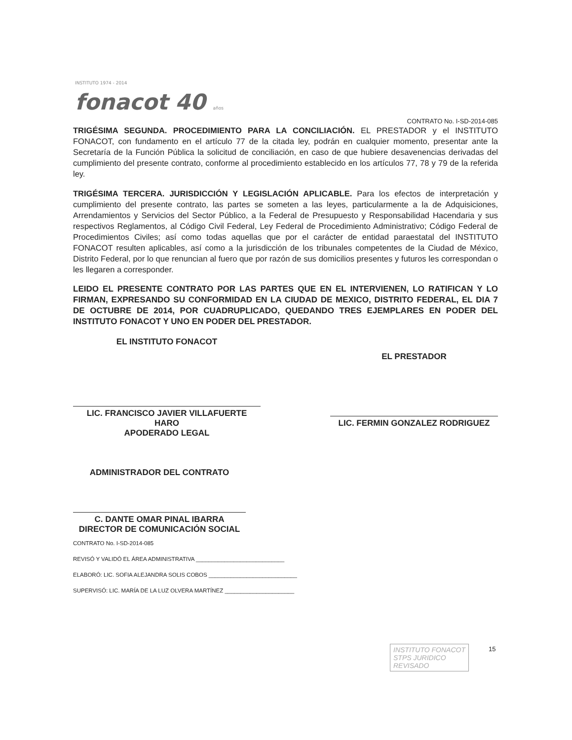INSTITUTO 1974 - 2014
fonacot 40 años
CONTRATO No. I-SD-2014-085
TRIGÉSIMA SEGUNDA. PROCEDIMIENTO PARA LA CONCILIACIÓN. EL PRESTADOR y el INSTITUTO FONACOT, con fundamento en el artículo 77 de la citada ley, podrán en cualquier momento, presentar ante la Secretaría de la Función Pública la solicitud de conciliación, en caso de que hubiere desavenencias derivadas del cumplimiento del presente contrato, conforme al procedimiento establecido en los artículos 77, 78 y 79 de la referida ley.
TRIGÉSIMA TERCERA. JURISDICCIÓN Y LEGISLACIÓN APLICABLE. Para los efectos de interpretación y cumplimiento del presente contrato, las partes se someten a las leyes, particularmente a la de Adquisiciones, Arrendamientos y Servicios del Sector Público, a la Federal de Presupuesto y Responsabilidad Hacendaria y sus respectivos Reglamentos, al Código Civil Federal, Ley Federal de Procedimiento Administrativo; Código Federal de Procedimientos Civiles; así como todas aquellas que por el carácter de entidad paraestatal del INSTITUTO FONACOT resulten aplicables, así como a la jurisdicción de los tribunales competentes de la Ciudad de México, Distrito Federal, por lo que renuncian al fuero que por razón de sus domicilios presentes y futuros les correspondan o les llegaren a corresponder.
LEIDO EL PRESENTE CONTRATO POR LAS PARTES QUE EN EL INTERVIENEN, LO RATIFICAN Y LO FIRMAN, EXPRESANDO SU CONFORMIDAD EN LA CIUDAD DE MEXICO, DISTRITO FEDERAL, EL DIA 7 DE OCTUBRE DE 2014, POR CUADRUPLICADO, QUEDANDO TRES EJEMPLARES EN PODER DEL INSTITUTO FONACOT Y UNO EN PODER DEL PRESTADOR.
EL INSTITUTO FONACOT
LIC. FRANCISCO JAVIER VILLAFUERTE
HARO
APODERADO LEGAL
EL PRESTADOR
LIC. FERMIN GONZALEZ RODRIGUEZ
ADMINISTRADOR DEL CONTRATO
C. DANTE OMAR PINAL IBARRA
DIRECTOR DE COMUNICACIÓN SOCIAL
CONTRATO No. I-SD-2014-085
REVISÓ Y VALIDÓ EL ÁREA ADMINISTRATIVA ____________________________
ELABORÓ: LIC. SOFIA ALEJANDRA SOLIS COBOS ____________________________
SUPERVISÓ: LIC. MARÍA DE LA LUZ OLVERA MARTÍNEZ ______________________
INSTITUTO FONACOT
STPS JURIDICO
REVISADO
15